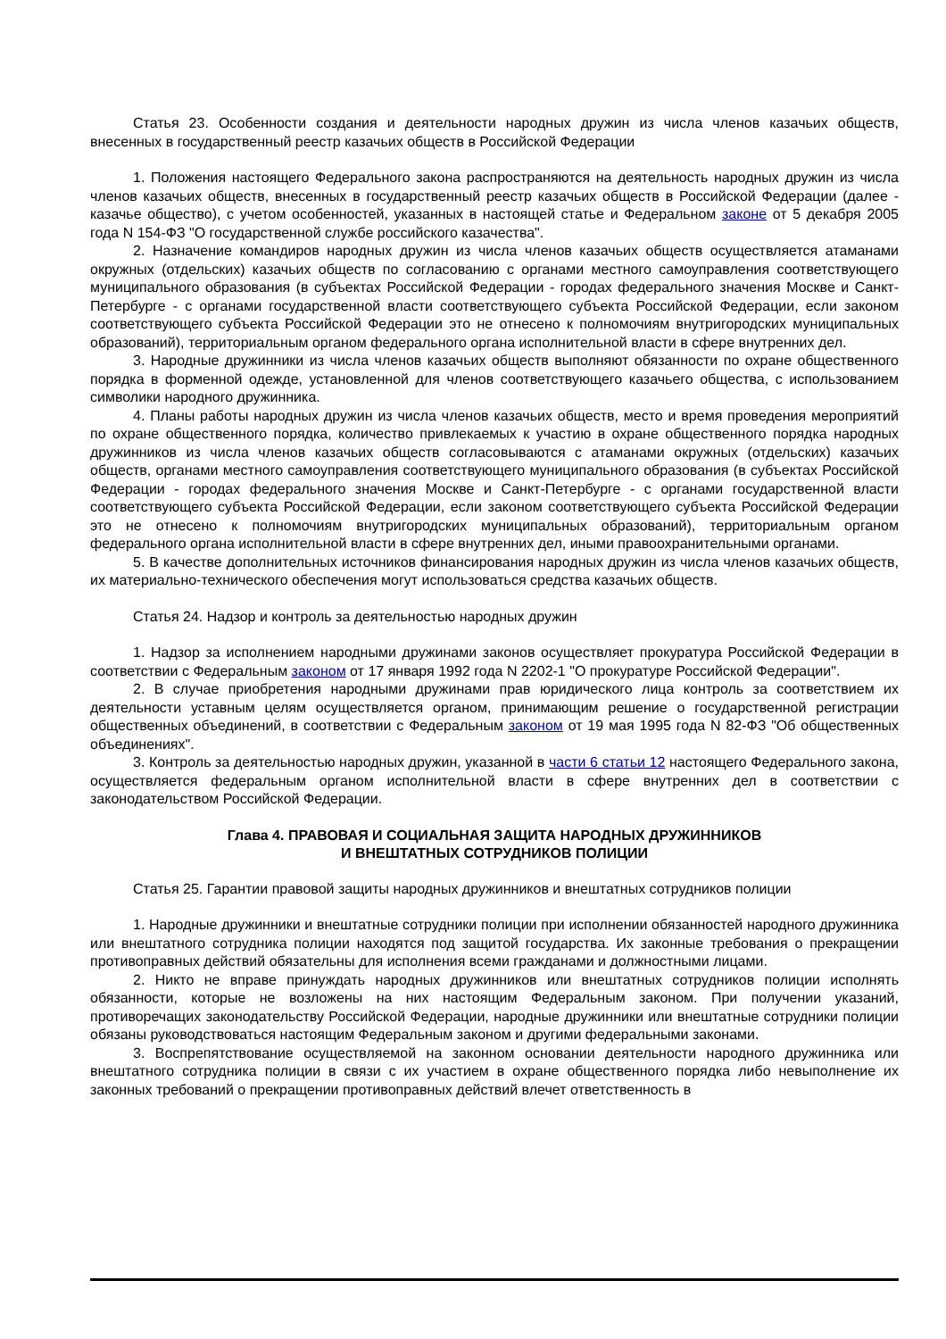Статья 23. Особенности создания и деятельности народных дружин из числа членов казачьих обществ, внесенных в государственный реестр казачьих обществ в Российской Федерации
1. Положения настоящего Федерального закона распространяются на деятельность народных дружин из числа членов казачьих обществ, внесенных в государственный реестр казачьих обществ в Российской Федерации (далее - казачье общество), с учетом особенностей, указанных в настоящей статье и Федеральном законе от 5 декабря 2005 года N 154-ФЗ "О государственной службе российского казачества".
2. Назначение командиров народных дружин из числа членов казачьих обществ осуществляется атаманами окружных (отдельских) казачьих обществ по согласованию с органами местного самоуправления соответствующего муниципального образования (в субъектах Российской Федерации - городах федерального значения Москве и Санкт-Петербурге - с органами государственной власти соответствующего субъекта Российской Федерации, если законом соответствующего субъекта Российской Федерации это не отнесено к полномочиям внутригородских муниципальных образований), территориальным органом федерального органа исполнительной власти в сфере внутренних дел.
3. Народные дружинники из числа членов казачьих обществ выполняют обязанности по охране общественного порядка в форменной одежде, установленной для членов соответствующего казачьего общества, с использованием символики народного дружинника.
4. Планы работы народных дружин из числа членов казачьих обществ, место и время проведения мероприятий по охране общественного порядка, количество привлекаемых к участию в охране общественного порядка народных дружинников из числа членов казачьих обществ согласовываются с атаманами окружных (отдельских) казачьих обществ, органами местного самоуправления соответствующего муниципального образования (в субъектах Российской Федерации - городах федерального значения Москве и Санкт-Петербурге - с органами государственной власти соответствующего субъекта Российской Федерации, если законом соответствующего субъекта Российской Федерации это не отнесено к полномочиям внутригородских муниципальных образований), территориальным органом федерального органа исполнительной власти в сфере внутренних дел, иными правоохранительными органами.
5. В качестве дополнительных источников финансирования народных дружин из числа членов казачьих обществ, их материально-технического обеспечения могут использоваться средства казачьих обществ.
Статья 24. Надзор и контроль за деятельностью народных дружин
1. Надзор за исполнением народными дружинами законов осуществляет прокуратура Российской Федерации в соответствии с Федеральным законом от 17 января 1992 года N 2202-1 "О прокуратуре Российской Федерации".
2. В случае приобретения народными дружинами прав юридического лица контроль за соответствием их деятельности уставным целям осуществляется органом, принимающим решение о государственной регистрации общественных объединений, в соответствии с Федеральным законом от 19 мая 1995 года N 82-ФЗ "Об общественных объединениях".
3. Контроль за деятельностью народных дружин, указанной в части 6 статьи 12 настоящего Федерального закона, осуществляется федеральным органом исполнительной власти в сфере внутренних дел в соответствии с законодательством Российской Федерации.
Глава 4. ПРАВОВАЯ И СОЦИАЛЬНАЯ ЗАЩИТА НАРОДНЫХ ДРУЖИННИКОВ
И ВНЕШТАТНЫХ СОТРУДНИКОВ ПОЛИЦИИ
Статья 25. Гарантии правовой защиты народных дружинников и внештатных сотрудников полиции
1. Народные дружинники и внештатные сотрудники полиции при исполнении обязанностей народного дружинника или внештатного сотрудника полиции находятся под защитой государства. Их законные требования о прекращении противоправных действий обязательны для исполнения всеми гражданами и должностными лицами.
2. Никто не вправе принуждать народных дружинников или внештатных сотрудников полиции исполнять обязанности, которые не возложены на них настоящим Федеральным законом. При получении указаний, противоречащих законодательству Российской Федерации, народные дружинники или внештатные сотрудники полиции обязаны руководствоваться настоящим Федеральным законом и другими федеральными законами.
3. Воспрепятствование осуществляемой на законном основании деятельности народного дружинника или внештатного сотрудника полиции в связи с их участием в охране общественного порядка либо невыполнение их законных требований о прекращении противоправных действий влечет ответственность в